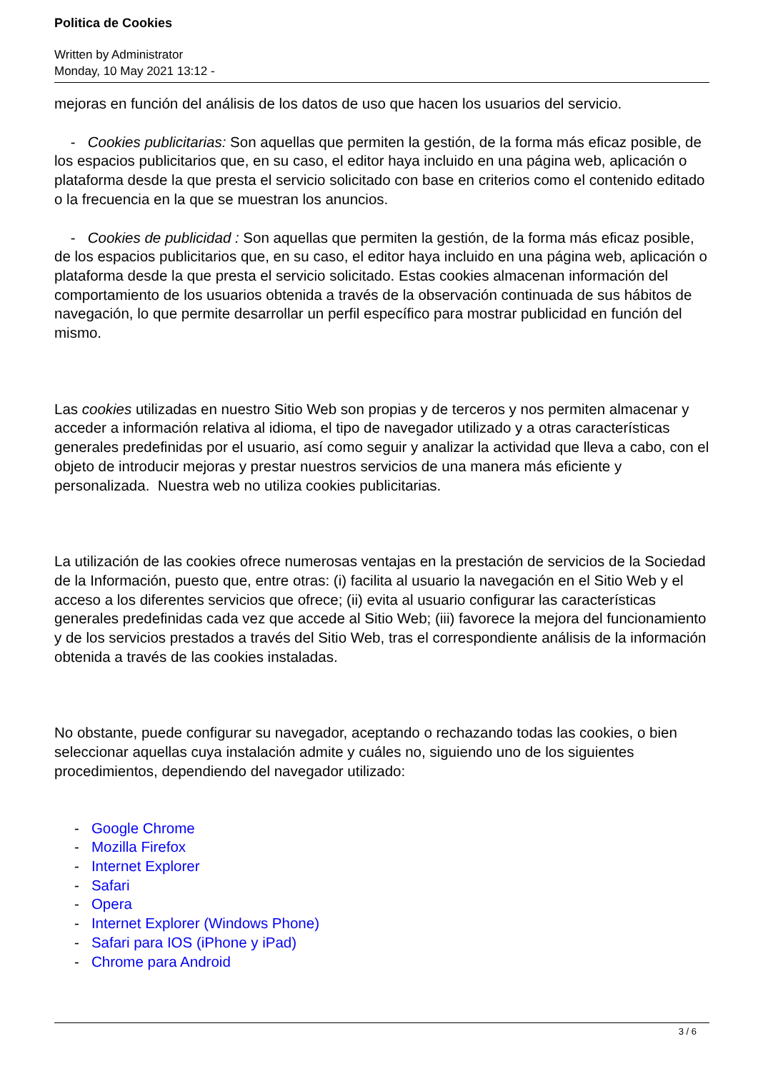Politica de Cookies
Written by Administrator
Monday, 10 May 2021 13:12 -
mejoras en función del análisis de los datos de uso que hacen los usuarios del servicio.
- Cookies publicitarias: Son aquellas que permiten la gestión, de la forma más eficaz posible, de los espacios publicitarios que, en su caso, el editor haya incluido en una página web, aplicación o plataforma desde la que presta el servicio solicitado con base en criterios como el contenido editado o la frecuencia en la que se muestran los anuncios.
- Cookies de publicidad : Son aquellas que permiten la gestión, de la forma más eficaz posible, de los espacios publicitarios que, en su caso, el editor haya incluido en una página web, aplicación o plataforma desde la que presta el servicio solicitado. Estas cookies almacenan información del comportamiento de los usuarios obtenida a través de la observación continuada de sus hábitos de navegación, lo que permite desarrollar un perfil específico para mostrar publicidad en función del mismo.
Las cookies utilizadas en nuestro Sitio Web son propias y de terceros y nos permiten almacenar y acceder a información relativa al idioma, el tipo de navegador utilizado y a otras características generales predefinidas por el usuario, así como seguir y analizar la actividad que lleva a cabo, con el objeto de introducir mejoras y prestar nuestros servicios de una manera más eficiente y personalizada. Nuestra web no utiliza cookies publicitarias.
La utilización de las cookies ofrece numerosas ventajas en la prestación de servicios de la Sociedad de la Información, puesto que, entre otras: (i) facilita al usuario la navegación en el Sitio Web y el acceso a los diferentes servicios que ofrece; (ii) evita al usuario configurar las características generales predefinidas cada vez que accede al Sitio Web; (iii) favorece la mejora del funcionamiento y de los servicios prestados a través del Sitio Web, tras el correspondiente análisis de la información obtenida a través de las cookies instaladas.
No obstante, puede configurar su navegador, aceptando o rechazando todas las cookies, o bien seleccionar aquellas cuya instalación admite y cuáles no, siguiendo uno de los siguientes procedimientos, dependiendo del navegador utilizado:
- Google Chrome
- Mozilla Firefox
- Internet Explorer
- Safari
- Opera
- Internet Explorer (Windows Phone)
- Safari para IOS (iPhone y iPad)
- Chrome para Android
3 / 6